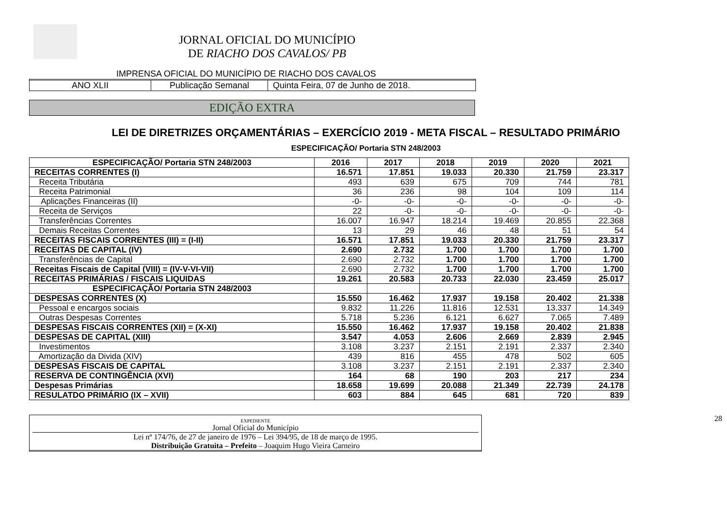JORNAL OFICIAL DO MUNICÍPIO
DE RIACHO DOS CAVALOS/ PB
IMPRENSA OFICIAL DO MUNICÍPIO DE RIACHO DOS CAVALOS
ANO XLII Publicação Semanal Quinta Feira, 07 de Junho de 2018.
EDIÇÃO EXTRA
LEI DE DIRETRIZES ORÇAMENTÁRIAS – EXERCÍCIO 2019 - META FISCAL – RESULTADO PRIMÁRIO
ESPECIFICAÇÃO/ Portaria STN 248/2003
| ESPECIFICAÇÃO/ Portaria STN 248/2003 | 2016 | 2017 | 2018 | 2019 | 2020 | 2021 |
| --- | --- | --- | --- | --- | --- | --- |
| RECEITAS CORRENTES (I) | 16.571 | 17.851 | 19.033 | 20.330 | 21.759 | 23.317 |
| Receita Tributária | 493 | 639 | 675 | 709 | 744 | 781 |
| Receita Patrimonial | 36 | 236 | 98 | 104 | 109 | 114 |
| Aplicações Financeiras (II) | -0- | -0- | -0- | -0- | -0- | -0- |
| Receita de Serviços | 22 | -0- | -0- | -0- | -0- | -0- |
| Transferências Correntes | 16.007 | 16.947 | 18.214 | 19.469 | 20.855 | 22.368 |
| Demais Receitas Correntes | 13 | 29 | 46 | 48 | 51 | 54 |
| RECEITAS FISCAIS CORRENTES (III) = (I-II) | 16.571 | 17.851 | 19.033 | 20.330 | 21.759 | 23.317 |
| RECEITAS DE CAPITAL (IV) | 2.690 | 2.732 | 1.700 | 1.700 | 1.700 | 1.700 |
| Transferências de Capital | 2.690 | 2.732 | 1.700 | 1.700 | 1.700 | 1.700 |
| Receitas Fiscais de Capital (VIII) = (IV-V-VI-VII) | 2.690 | 2.732 | 1.700 | 1.700 | 1.700 | 1.700 |
| RECEITAS PRIMÁRIAS / FISCAIS LIQUIDAS | 19.261 | 20.583 | 20.733 | 22.030 | 23.459 | 25.017 |
| ESPECIFICAÇÃO/ Portaria STN 248/2003 | | | | | | |
| DESPESAS CORRENTES (X) | 15.550 | 16.462 | 17.937 | 19.158 | 20.402 | 21.338 |
| Pessoal e encargos sociais | 9.832 | 11.226 | 11.816 | 12.531 | 13.337 | 14.349 |
| Outras Despesas Correntes | 5.718 | 5.236 | 6.121 | 6.627 | 7.065 | 7.489 |
| DESPESAS FISCAIS CORRENTES (XII) = (X-XI) | 15.550 | 16.462 | 17.937 | 19.158 | 20.402 | 21.838 |
| DESPESAS DE CAPITAL (XIII) | 3.547 | 4.053 | 2.606 | 2.669 | 2.839 | 2.945 |
| Investimentos | 3.108 | 3.237 | 2.151 | 2.191 | 2.337 | 2.340 |
| Amortização da Divida (XIV) | 439 | 816 | 455 | 478 | 502 | 605 |
| DESPESAS FISCAIS DE CAPITAL | 3.108 | 3.237 | 2.151 | 2.191 | 2.337 | 2.340 |
| RESERVA DE CONTINGÊNCIA (XVI) | 164 | 68 | 190 | 203 | 217 | 234 |
| Despesas Primárias | 18.658 | 19.699 | 20.088 | 21.349 | 22.739 | 24.178 |
| RESULATDO PRIMÁRIO (IX – XVII) | 603 | 884 | 645 | 681 | 720 | 839 |
28
EXPEDIENTE
Jornal Oficial do Município
Lei nº 174/76, de 27 de janeiro de 1976 – Lei 394/95, de 18 de março de 1995.
Distribuição Gratuita – Prefeito – Joaquim Hugo Vieira Carneiro